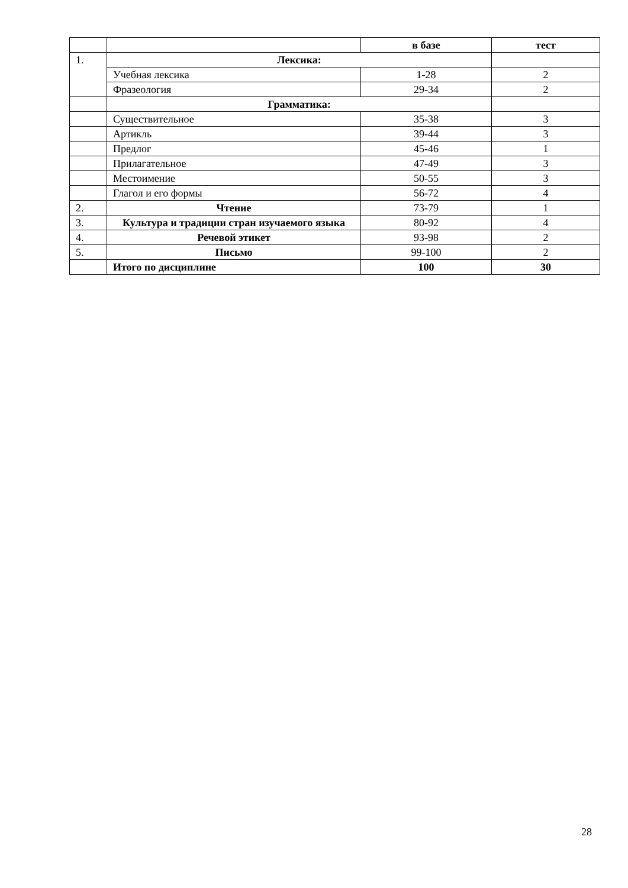| | | в базе | тест |
| 1. | Лексика: | | |
| | Учебная лексика | 1-28 | 2 |
| | Фразеология | 29-34 | 2 |
| | Грамматика: | | |
| | Существительное | 35-38 | 3 |
| | Артикль | 39-44 | 3 |
| | Предлог | 45-46 | 1 |
| | Прилагательное | 47-49 | 3 |
| | Местоимение | 50-55 | 3 |
| | Глагол и его формы | 56-72 | 4 |
| 2. | Чтение | 73-79 | 1 |
| 3. | Культура и традиции стран изучаемого языка | 80-92 | 4 |
| 4. | Речевой этикет | 93-98 | 2 |
| 5. | Письмо | 99-100 | 2 |
| | Итого по дисциплине | 100 | 30 |
28